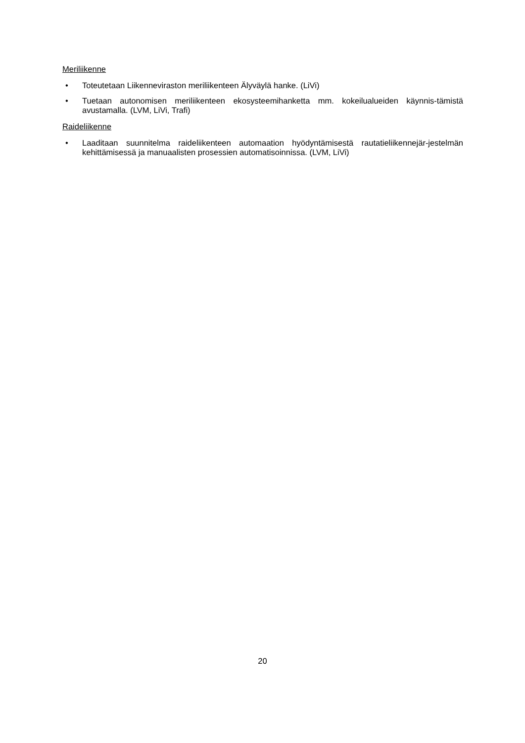Meriliikenne
• Toteutetaan Liikenneviraston meriliikenteen Älyväylä hanke. (LiVi)
• Tuetaan autonomisen meriliikenteen ekosysteemihanketta mm. kokeilualueiden käynnis-tämistä avustamalla. (LVM, LiVi, Trafi)
Raideliikenne
• Laaditaan suunnitelma raideliikenteen automaation hyödyntämisestä rautatieliikennejär-jestelmän kehittämisessä ja manuaalisten prosessien automatisoinnissa. (LVM, LiVi)
20